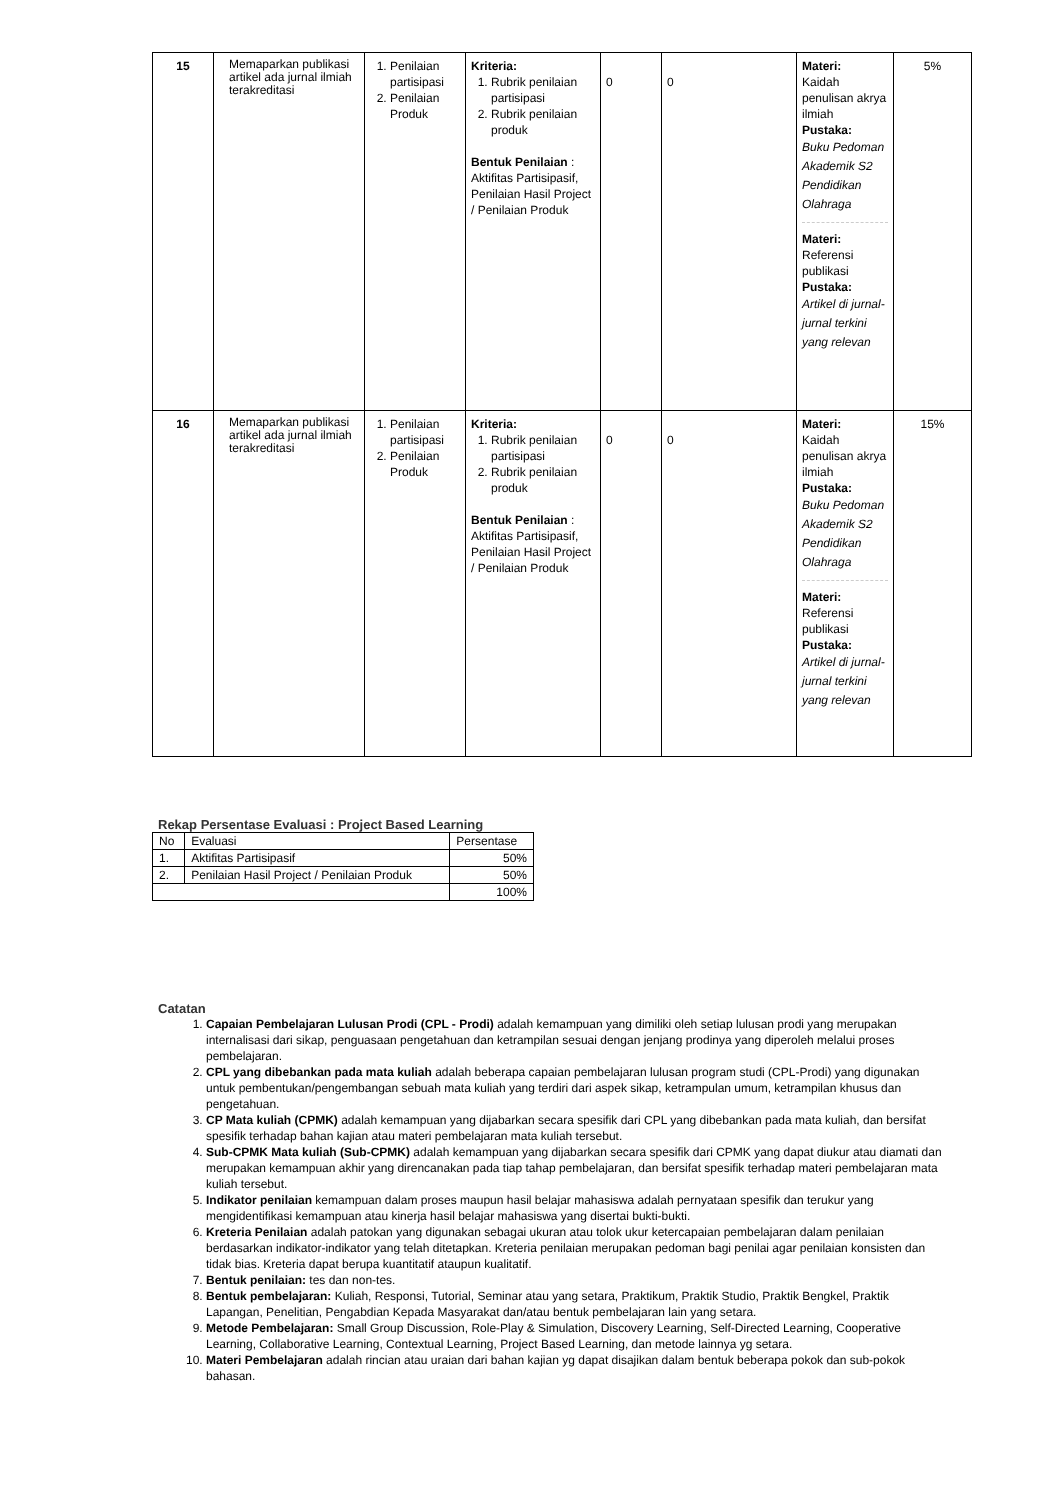| 15 | Memaparkan publikasi artikel ada jurnal ilmiah terakreditasi | 1. Penilaian partisipasi 2. Penilaian Produk | Kriteria: 1. Rubrik penilaian partisipasi 2. Rubrik penilaian produk Bentuk Penilaian : Aktifitas Partisipasif, Penilaian Hasil Project / Penilaian Produk | 0 | 0 | Materi: Kaidah penulisan akrya ilmiah Pustaka: Buku Pedoman Akademik S2 Pendidikan Olahraga Materi: Referensi publikasi Pustaka: Artikel di jurnal-jurnal terkini yang relevan | 5% |
| 16 | Memaparkan publikasi artikel ada jurnal ilmiah terakreditasi | 1. Penilaian partisipasi 2. Penilaian Produk | Kriteria: 1. Rubrik penilaian partisipasi 2. Rubrik penilaian produk Bentuk Penilaian : Aktifitas Partisipasif, Penilaian Hasil Project / Penilaian Produk | 0 | 0 | Materi: Kaidah penulisan akrya ilmiah Pustaka: Buku Pedoman Akademik S2 Pendidikan Olahraga Materi: Referensi publikasi Pustaka: Artikel di jurnal-jurnal terkini yang relevan | 15% |
Rekap Persentase Evaluasi : Project Based Learning
| No | Evaluasi | Persentase |
| 1. | Aktifitas Partisipasif | 50% |
| 2. | Penilaian Hasil Project / Penilaian Produk | 50% |
| | | 100% |
Catatan
1. Capaian Pembelajaran Lulusan Prodi (CPL - Prodi) adalah kemampuan yang dimiliki oleh setiap lulusan prodi yang merupakan internalisasi dari sikap, penguasaan pengetahuan dan ketrampilan sesuai dengan jenjang prodinya yang diperoleh melalui proses pembelajaran.
2. CPL yang dibebankan pada mata kuliah adalah beberapa capaian pembelajaran lulusan program studi (CPL-Prodi) yang digunakan untuk pembentukan/pengembangan sebuah mata kuliah yang terdiri dari aspek sikap, ketrampulan umum, ketrampilan khusus dan pengetahuan.
3. CP Mata kuliah (CPMK) adalah kemampuan yang dijabarkan secara spesifik dari CPL yang dibebankan pada mata kuliah, dan bersifat spesifik terhadap bahan kajian atau materi pembelajaran mata kuliah tersebut.
4. Sub-CPMK Mata kuliah (Sub-CPMK) adalah kemampuan yang dijabarkan secara spesifik dari CPMK yang dapat diukur atau diamati dan merupakan kemampuan akhir yang direncanakan pada tiap tahap pembelajaran, dan bersifat spesifik terhadap materi pembelajaran mata kuliah tersebut.
5. Indikator penilaian kemampuan dalam proses maupun hasil belajar mahasiswa adalah pernyataan spesifik dan terukur yang mengidentifikasi kemampuan atau kinerja hasil belajar mahasiswa yang disertai bukti-bukti.
6. Kreteria Penilaian adalah patokan yang digunakan sebagai ukuran atau tolok ukur ketercapaian pembelajaran dalam penilaian berdasarkan indikator-indikator yang telah ditetapkan. Kreteria penilaian merupakan pedoman bagi penilai agar penilaian konsisten dan tidak bias. Kreteria dapat berupa kuantitatif ataupun kualitatif.
7. Bentuk penilaian: tes dan non-tes.
8. Bentuk pembelajaran: Kuliah, Responsi, Tutorial, Seminar atau yang setara, Praktikum, Praktik Studio, Praktik Bengkel, Praktik Lapangan, Penelitian, Pengabdian Kepada Masyarakat dan/atau bentuk pembelajaran lain yang setara.
9. Metode Pembelajaran: Small Group Discussion, Role-Play & Simulation, Discovery Learning, Self-Directed Learning, Cooperative Learning, Collaborative Learning, Contextual Learning, Project Based Learning, dan metode lainnya yg setara.
10. Materi Pembelajaran adalah rincian atau uraian dari bahan kajian yg dapat disajikan dalam bentuk beberapa pokok dan sub-pokok bahasan.